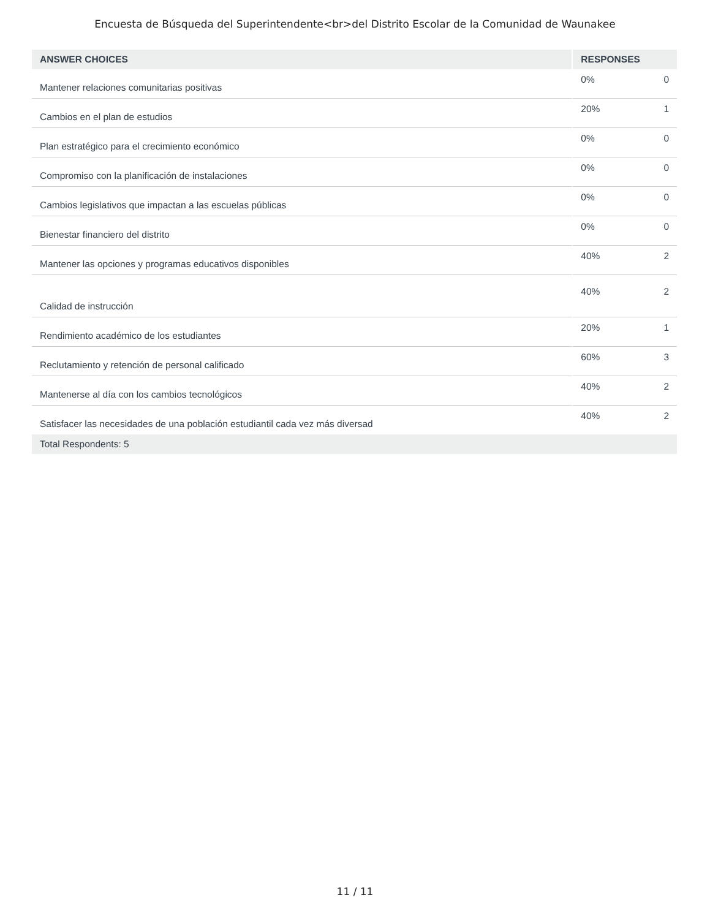Encuesta de Búsqueda del Superintendente<br>del Distrito Escolar de la Comunidad de Waunakee
| ANSWER CHOICES | RESPONSES | |
| --- | --- | --- |
| Mantener relaciones comunitarias positivas | 0% | 0 |
| Cambios en el plan de estudios | 20% | 1 |
| Plan estratégico para el crecimiento económico | 0% | 0 |
| Compromiso con la planificación de instalaciones | 0% | 0 |
| Cambios legislativos que impactan a las escuelas públicas | 0% | 0 |
| Bienestar financiero del distrito | 0% | 0 |
| Mantener las opciones y programas educativos disponibles | 40% | 2 |
| Calidad de instrucción | 40% | 2 |
| Rendimiento académico de los estudiantes | 20% | 1 |
| Reclutamiento y retención de personal calificado | 60% | 3 |
| Mantenerse al día con los cambios tecnológicos | 40% | 2 |
| Satisfacer las necesidades de una población estudiantil cada vez más diversad | 40% | 2 |
| Total Respondents: 5 | | |
11 / 11